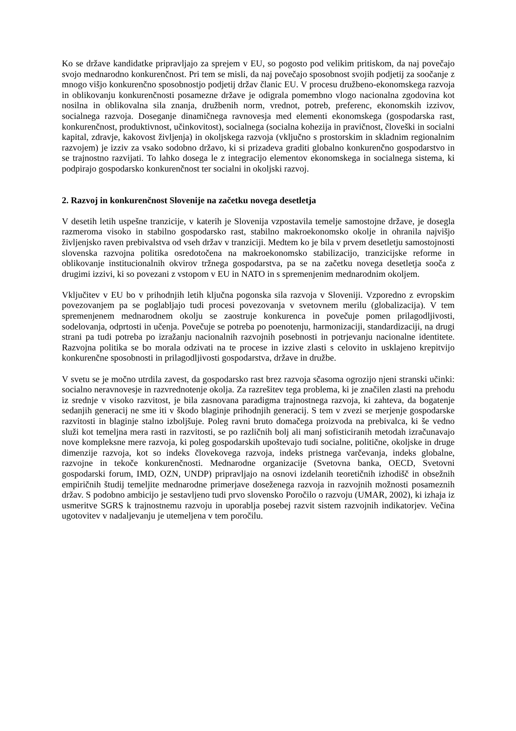Ko se države kandidatke pripravljajo za sprejem v EU, so pogosto pod velikim pritiskom, da naj povečajo svojo mednarodno konkurenčnost. Pri tem se misli, da naj povečajo sposobnost svojih podjetij za soočanje z mnogo višjo konkurenčno sposobnostjo podjetij držav članic EU. V procesu družbeno-ekonomskega razvoja in oblikovanju konkurenčnosti posamezne države je odigrala pomembno vlogo nacionalna zgodovina kot nosilna in oblikovalna sila znanja, družbenih norm, vrednot, potreb, preferenc, ekonomskih izzivov, socialnega razvoja. Doseganje dinamičnega ravnovesja med elementi ekonomskega (gospodarska rast, konkurenčnost, produktivnost, učinkovitost), socialnega (socialna kohezija in pravičnost, človeški in socialni kapital, zdravje, kakovost življenja) in okoljskega razvoja (vključno s prostorskim in skladnim regionalnim razvojem) je izziv za vsako sodobno državo, ki si prizadeva graditi globalno konkurenčno gospodarstvo in se trajnostno razvijati. To lahko dosega le z integracijo elementov ekonomskega in socialnega sistema, ki podpirajo gospodarsko konkurenčnost ter socialni in okoljski razvoj.
2. Razvoj in konkurenčnost Slovenije na začetku novega desetletja
V desetih letih uspešne tranzicije, v katerih je Slovenija vzpostavila temelje samostojne države, je dosegla razmeroma visoko in stabilno gospodarsko rast, stabilno makroekonomsko okolje in ohranila najvišjo življenjsko raven prebivalstva od vseh držav v tranziciji. Medtem ko je bila v prvem desetletju samostojnosti slovenska razvojna politika osredotočena na makroekonomsko stabilizacijo, tranzicijske reforme in oblikovanje institucionalnih okvirov tržnega gospodarstva, pa se na začetku novega desetletja sooča z drugimi izzivi, ki so povezani z vstopom v EU in NATO in s spremenjenim mednarodnim okoljem.
Vključitev v EU bo v prihodnjih letih ključna pogonska sila razvoja v Sloveniji. Vzporedno z evropskim povezovanjem pa se poglabljajo tudi procesi povezovanja v svetovnem merilu (globalizacija). V tem spremenjenem mednarodnem okolju se zaostruje konkurenca in povečuje pomen prilagodljivosti, sodelovanja, odprtosti in učenja. Povečuje se potreba po poenotenju, harmonizaciji, standardizaciji, na drugi strani pa tudi potreba po izražanju nacionalnih razvojnih posebnosti in potrjevanju nacionalne identitete. Razvojna politika se bo morala odzivati na te procese in izzive zlasti s celovito in usklajeno krepitvijo konkurenčne sposobnosti in prilagodljivosti gospodarstva, države in družbe.
V svetu se je močno utrdila zavest, da gospodarsko rast brez razvoja sčasoma ogrozijo njeni stranski učinki: socialno neravnovesje in razvrednotenje okolja. Za razrešitev tega problema, ki je značilen zlasti na prehodu iz srednje v visoko razvitost, je bila zasnovana paradigma trajnostnega razvoja, ki zahteva, da bogatenje sedanjih generacij ne sme iti v škodo blaginje prihodnjih generacij. S tem v zvezi se merjenje gospodarske razvitosti in blaginje stalno izboljšuje. Poleg ravni bruto domačega proizvoda na prebivalca, ki še vedno služi kot temeljna mera rasti in razvitosti, se po različnih bolj ali manj sofisticiranih metodah izračunavajo nove kompleksne mere razvoja, ki poleg gospodarskih upoštevajo tudi socialne, politične, okoljske in druge dimenzije razvoja, kot so indeks človekovega razvoja, indeks pristnega varčevanja, indeks globalne, razvojne in tekoče konkurenčnosti. Mednarodne organizacije (Svetovna banka, OECD, Svetovni gospodarski forum, IMD, OZN, UNDP) pripravljajo na osnovi izdelanih teoretičnih izhodišč in obsežnih empiričnih študij temeljite mednarodne primerjave doseženega razvoja in razvojnih možnosti posameznih držav. S podobno ambicijo je sestavljeno tudi prvo slovensko Poročilo o razvoju (UMAR, 2002), ki izhaja iz usmeritve SGRS k trajnostnemu razvoju in uporablja posebej razvit sistem razvojnih indikatorjev. Večina ugotovitev v nadaljevanju je utemeljena v tem poročilu.